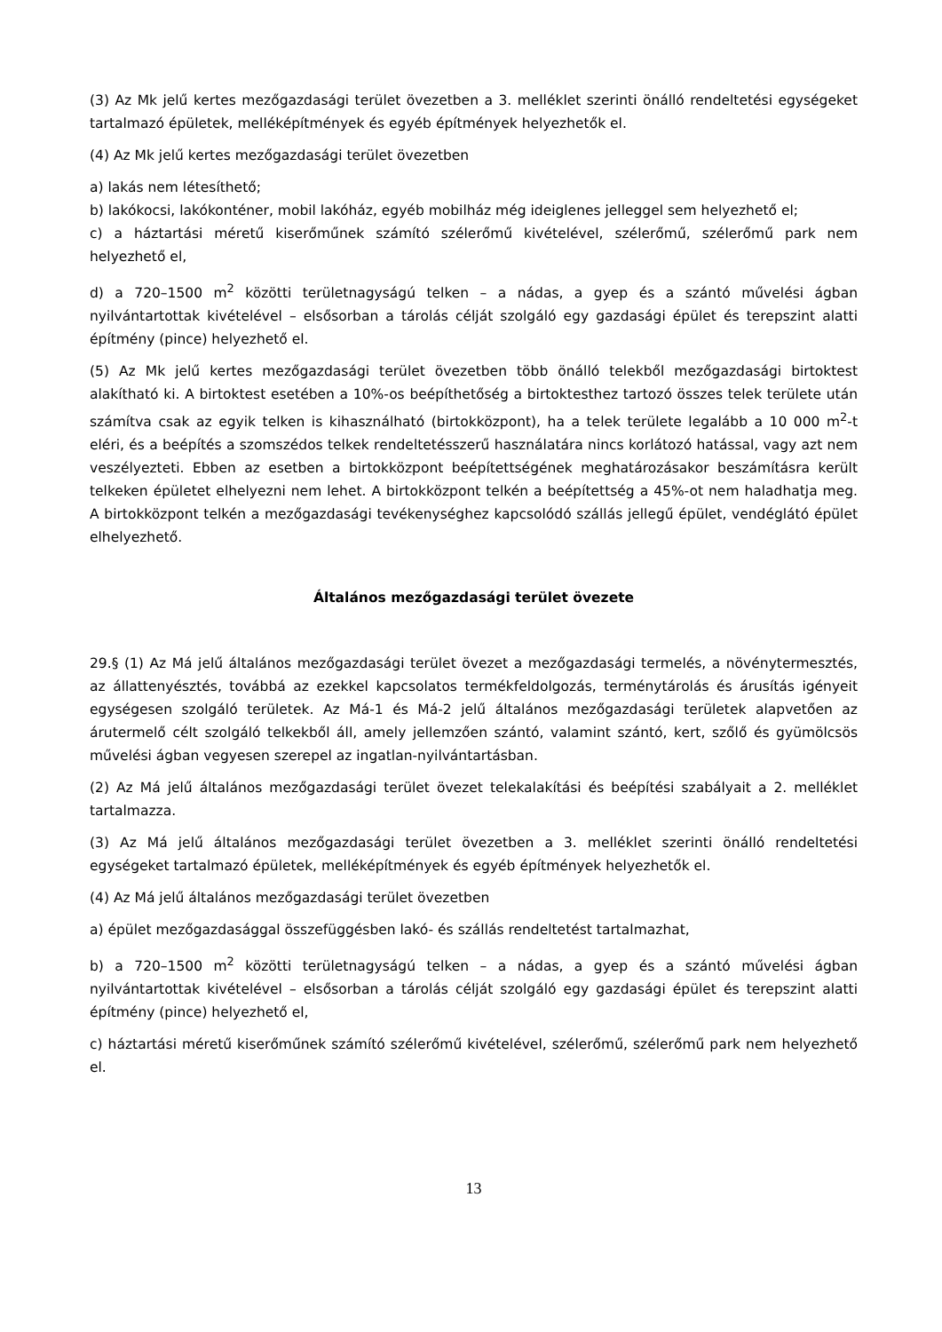(3) Az Mk jelű kertes mezőgazdasági terület övezetben a 3. melléklet szerinti önálló rendeltetési egységeket tartalmazó épületek, melléképítmények és egyéb építmények helyezhetők el.
(4) Az Mk jelű kertes mezőgazdasági terület övezetben
a) lakás nem létesíthető;
b) lakókocsi, lakókonténer, mobil lakóház, egyéb mobilház még ideiglenes jelleggel sem helyezhető el;
c) a háztartási méretű kiserőműnek számító szélerőmű kivételével, szélerőmű, szélerőmű park nem helyezhető el,
d) a 720–1500 m<sup>2</sup> közötti területnagyságú telken – a nádas, a gyep és a szántó művelési ágban nyilvántartottak kivételével – elsősorban a tárolás célját szolgáló egy gazdasági épület és terepszint alatti építmény (pince) helyezhető el.
(5) Az Mk jelű kertes mezőgazdasági terület övezetben több önálló telekből mezőgazdasági birtoktest alakítható ki. A birtoktest esetében a 10%-os beépíthetőség a birtoktesthez tartozó összes telek területe után számítva csak az egyik telken is kihasználható (birtokközpont), ha a telek területe legalább a 10 000 m<sup>2</sup>-t eléri, és a beépítés a szomszédos telkek rendeltetésszerű használatára nincs korlátozó hatással, vagy azt nem veszélyezteti. Ebben az esetben a birtokközpont beépítettségének meghatározásakor beszámításra került telkeken épületet elhelyezni nem lehet. A birtokközpont telkén a beépítettség a 45%-ot nem haladhatja meg. A birtokközpont telkén a mezőgazdasági tevékenységhez kapcsolódó szállás jellegű épület, vendéglátó épület elhelyezhető.
Általános mezőgazdasági terület övezete
29.§ (1) Az Má jelű általános mezőgazdasági terület övezet a mezőgazdasági termelés, a növénytermesztés, az állattenyésztés, továbbá az ezekkel kapcsolatos termékfeldolgozás, terménytárolás és árusítás igényeit egységesen szolgáló területek. Az Má-1 és Má-2 jelű általános mezőgazdasági területek alapvetően az árutermelő célt szolgáló telkekből áll, amely jellemzően szántó, valamint szántó, kert, szőlő és gyümölcsös művelési ágban vegyesen szerepel az ingatlan-nyilvántartásban.
(2) Az Má jelű általános mezőgazdasági terület övezet telekalakítási és beépítési szabályait a 2. melléklet tartalmazza.
(3) Az Má jelű általános mezőgazdasági terület övezetben a 3. melléklet szerinti önálló rendeltetési egységeket tartalmazó épületek, melléképítmények és egyéb építmények helyezhetők el.
(4) Az Má jelű általános mezőgazdasági terület övezetben
a) épület mezőgazdasággal összefüggésben lakó- és szállás rendeltetést tartalmazhat,
b) a 720–1500 m<sup>2</sup> közötti területnagyságú telken – a nádas, a gyep és a szántó művelési ágban nyilvántartottak kivételével – elsősorban a tárolás célját szolgáló egy gazdasági épület és terepszint alatti építmény (pince) helyezhető el,
c) háztartási méretű kiserőműnek számító szélerőmű kivételével, szélerőmű, szélerőmű park nem helyezhető el.
13